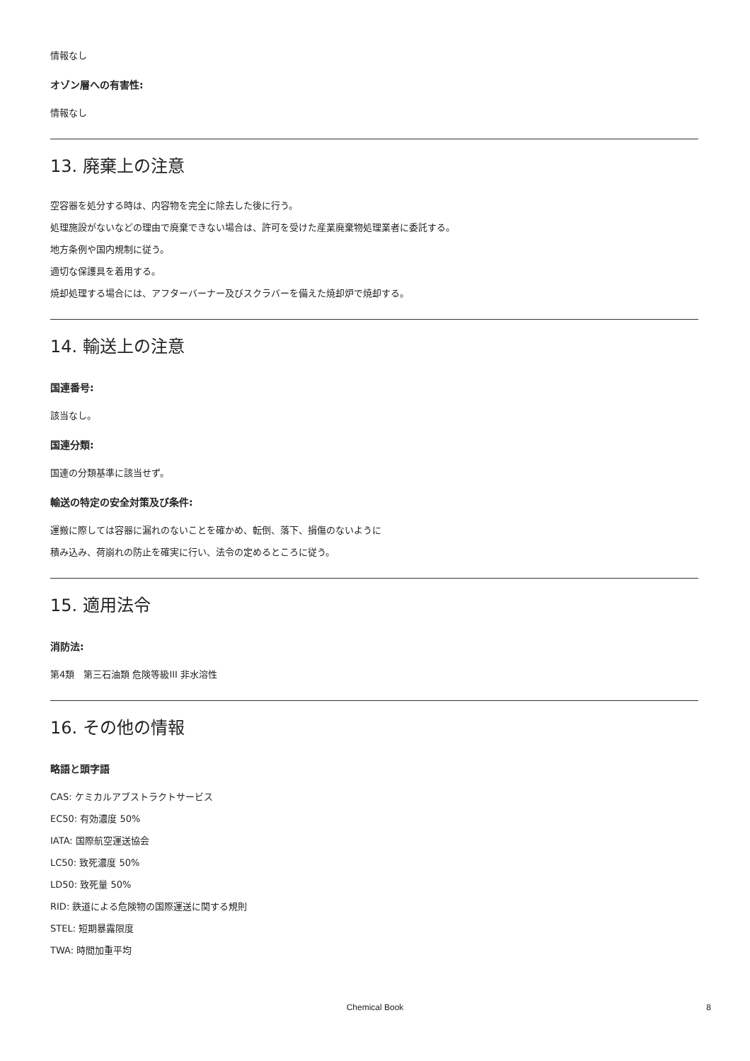情報なし
オゾン層への有害性:
情報なし
13. 廃棄上の注意
空容器を処分する時は、内容物を完全に除去した後に行う。
処理施設がないなどの理由で廃棄できない場合は、許可を受けた産業廃棄物処理業者に委託する。
地方条例や国内規制に従う。
適切な保護具を着用する。
焼却処理する場合には、アフターバーナー及びスクラバーを備えた焼却炉で焼却する。
14. 輸送上の注意
国連番号:
該当なし。
国連分類:
国連の分類基準に該当せず。
輸送の特定の安全対策及び条件:
運搬に際しては容器に漏れのないことを確かめ、転倒、落下、損傷のないように
積み込み、荷崩れの防止を確実に行い、法令の定めるところに従う。
15. 適用法令
消防法:
第4類　第三石油類 危険等級III 非水溶性
16. その他の情報
略語と頭字語
CAS: ケミカルアブストラクトサービス
EC50: 有効濃度 50%
IATA: 国際航空運送協会
LC50: 致死濃度 50%
LD50: 致死量 50%
RID: 鉄道による危険物の国際運送に関する規則
STEL: 短期暴露限度
TWA: 時間加重平均
Chemical Book 8